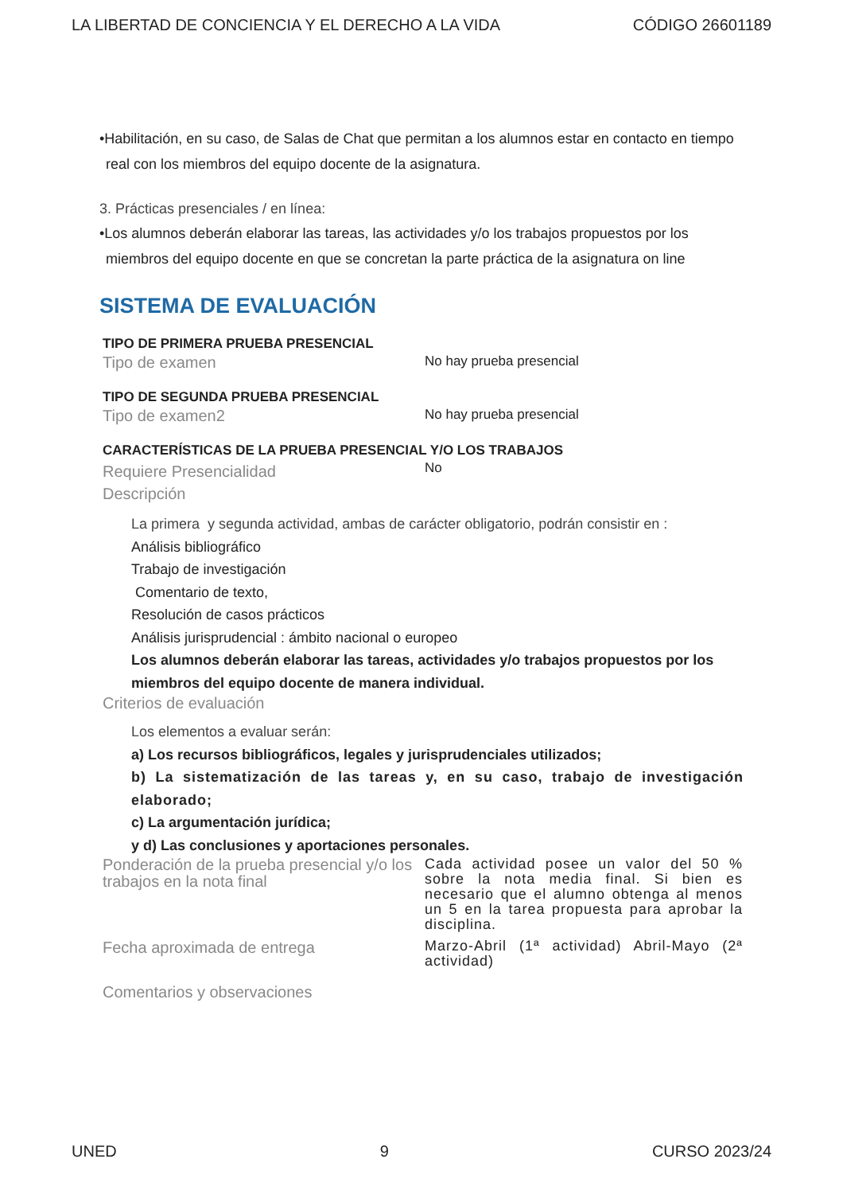LA LIBERTAD DE CONCIENCIA Y EL DERECHO A LA VIDA CÓDIGO 26601189
•Habilitación, en su caso, de Salas de Chat que permitan a los alumnos estar en contacto en tiempo real con los miembros del equipo docente de la asignatura.
3. Prácticas presenciales / en línea:
•Los alumnos deberán elaborar las tareas, las actividades y/o los trabajos propuestos por los miembros del equipo docente en que se concretan la parte práctica de la asignatura on line
SISTEMA DE EVALUACIÓN
TIPO DE PRIMERA PRUEBA PRESENCIAL
Tipo de examen
No hay prueba presencial
TIPO DE SEGUNDA PRUEBA PRESENCIAL
Tipo de examen2
No hay prueba presencial
CARACTERÍSTICAS DE LA PRUEBA PRESENCIAL Y/O LOS TRABAJOS
Requiere Presencialidad
Descripción
No
La primera y segunda actividad, ambas de carácter obligatorio, podrán consistir en :
Análisis bibliográfico
Trabajo de investigación
Comentario de texto,
Resolución de casos prácticos
Análisis jurisprudencial : ámbito nacional o europeo
Los alumnos deberán elaborar las tareas, actividades y/o trabajos propuestos por los miembros del equipo docente de manera individual.
Criterios de evaluación
Los elementos a evaluar serán:
a) Los recursos bibliográficos, legales y jurisprudenciales utilizados;
b) La sistematización de las tareas y, en su caso, trabajo de investigación elaborado;
c) La argumentación jurídica;
y d) Las conclusiones y aportaciones personales.
Ponderación de la prueba presencial y/o los trabajos en la nota final
Cada actividad posee un valor del 50 % sobre la nota media final. Si bien es necesario que el alumno obtenga al menos un 5 en la tarea propuesta para aprobar la disciplina.
Fecha aproximada de entrega
Marzo-Abril (1ª actividad) Abril-Mayo (2ª actividad)
Comentarios y observaciones
UNED 9 CURSO 2023/24